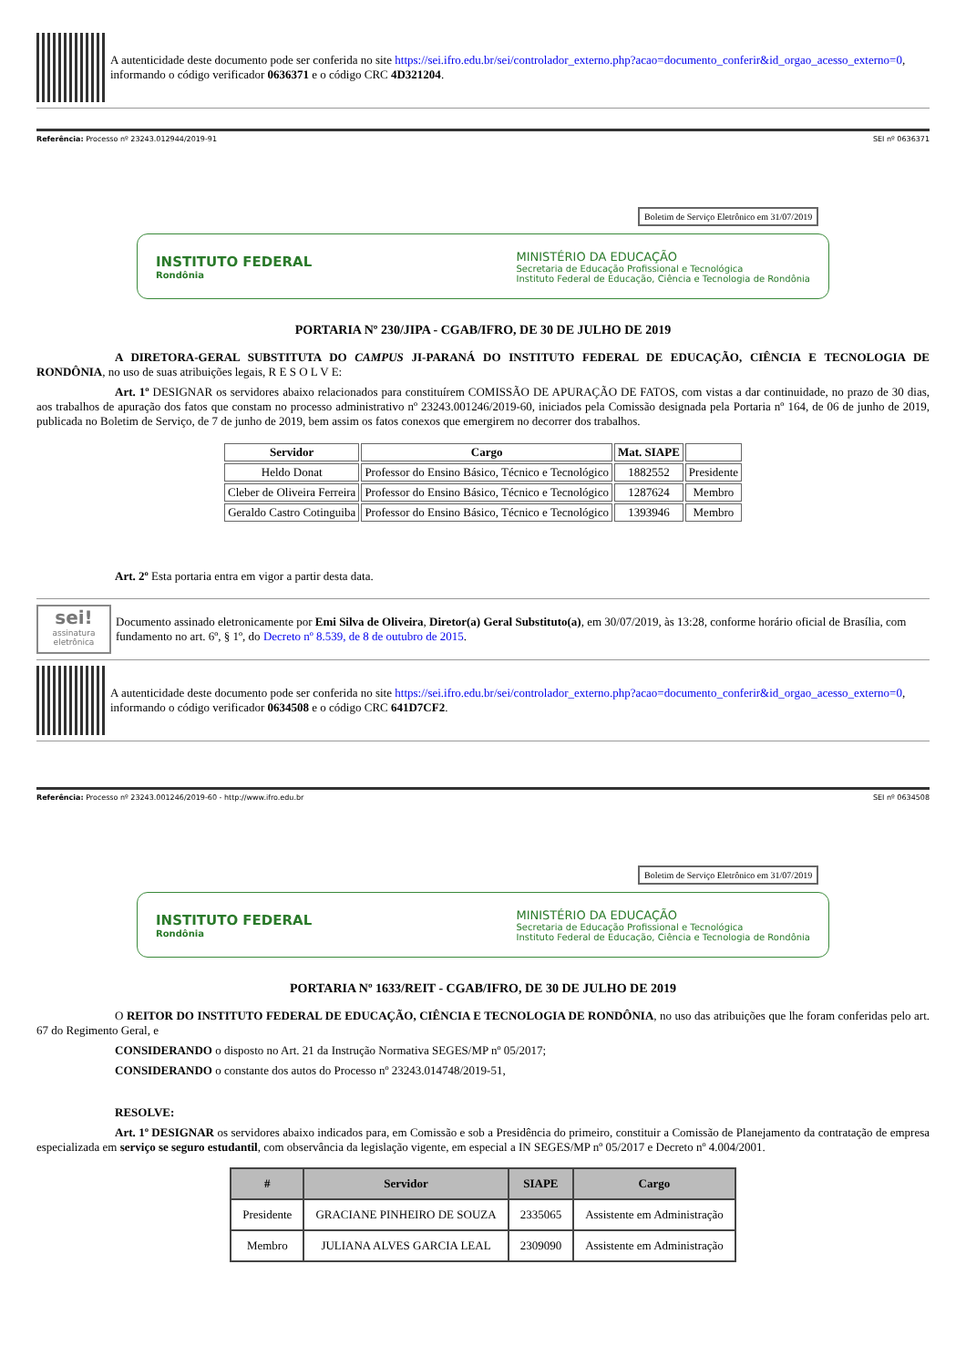A autenticidade deste documento pode ser conferida no site https://sei.ifro.edu.br/sei/controlador_externo.php?acao=documento_conferir&id_orgao_acesso_externo=0, informando o código verificador 0636371 e o código CRC 4D321204.
Referência: Processo nº 23243.012944/2019-91 SEI nº 0636371
Boletim de Serviço Eletrônico em 31/07/2019
INSTITUTO FEDERAL
Rondônia
MINISTÉRIO DA EDUCAÇÃO
Secretaria de Educação Profissional e Tecnológica
Instituto Federal de Educação, Ciência e Tecnologia de Rondônia
PORTARIA Nº 230/JIPA - CGAB/IFRO, DE 30 DE JULHO DE 2019
A DIRETORA-GERAL SUBSTITUTA DO CAMPUS JI-PARANÁ DO INSTITUTO FEDERAL DE EDUCAÇÃO, CIÊNCIA E TECNOLOGIA DE RONDÔNIA, no uso de suas atribuições legais, R E S O L V E:
Art. 1º DESIGNAR os servidores abaixo relacionados para constituírem COMISSÃO DE APURAÇÃO DE FATOS, com vistas a dar continuidade, no prazo de 30 dias, aos trabalhos de apuração dos fatos que constam no processo administrativo nº 23243.001246/2019-60, iniciados pela Comissão designada pela Portaria nº 164, de 06 de junho de 2019, publicada no Boletim de Serviço, de 7 de junho de 2019, bem assim os fatos conexos que emergirem no decorrer dos trabalhos.
| Servidor | Cargo | Mat. SIAPE | |
| --- | --- | --- | --- |
| Heldo Donat | Professor do Ensino Básico, Técnico e Tecnológico | 1882552 | Presidente |
| Cleber de Oliveira Ferreira | Professor do Ensino Básico, Técnico e Tecnológico | 1287624 | Membro |
| Geraldo Castro Cotinguiba | Professor do Ensino Básico, Técnico e Tecnológico | 1393946 | Membro |
Art. 2º Esta portaria entra em vigor a partir desta data.
sei!
assinatura eletrônica
Documento assinado eletronicamente por Emi Silva de Oliveira, Diretor(a) Geral Substituto(a), em 30/07/2019, às 13:28, conforme horário oficial de Brasília, com fundamento no art. 6º, § 1º, do Decreto nº 8.539, de 8 de outubro de 2015.
A autenticidade deste documento pode ser conferida no site https://sei.ifro.edu.br/sei/controlador_externo.php?acao=documento_conferir&id_orgao_acesso_externo=0, informando o código verificador 0634508 e o código CRC 641D7CF2.
Referência: Processo nº 23243.001246/2019-60 - http://www.ifro.edu.br SEI nº 0634508
Boletim de Serviço Eletrônico em 31/07/2019
INSTITUTO FEDERAL
Rondônia
MINISTÉRIO DA EDUCAÇÃO
Secretaria de Educação Profissional e Tecnológica
Instituto Federal de Educação, Ciência e Tecnologia de Rondônia
PORTARIA Nº 1633/REIT - CGAB/IFRO, DE 30 DE JULHO DE 2019
O REITOR DO INSTITUTO FEDERAL DE EDUCAÇÃO, CIÊNCIA E TECNOLOGIA DE RONDÔNIA, no uso das atribuições que lhe foram conferidas pelo art. 67 do Regimento Geral, e
CONSIDERANDO o disposto no Art. 21 da Instrução Normativa SEGES/MP nº 05/2017;
CONSIDERANDO o constante dos autos do Processo nº 23243.014748/2019-51,
RESOLVE:
Art. 1º DESIGNAR os servidores abaixo indicados para, em Comissão e sob a Presidência do primeiro, constituir a Comissão de Planejamento da contratação de empresa especializada em serviço se seguro estudantil, com observância da legislação vigente, em especial a IN SEGES/MP nº 05/2017 e Decreto nº 4.004/2001.
| # | Servidor | SIAPE | Cargo |
| --- | --- | --- | --- |
| Presidente | GRACIANE PINHEIRO DE SOUZA | 2335065 | Assistente em Administração |
| Membro | JULIANA ALVES GARCIA LEAL | 2309090 | Assistente em Administração |